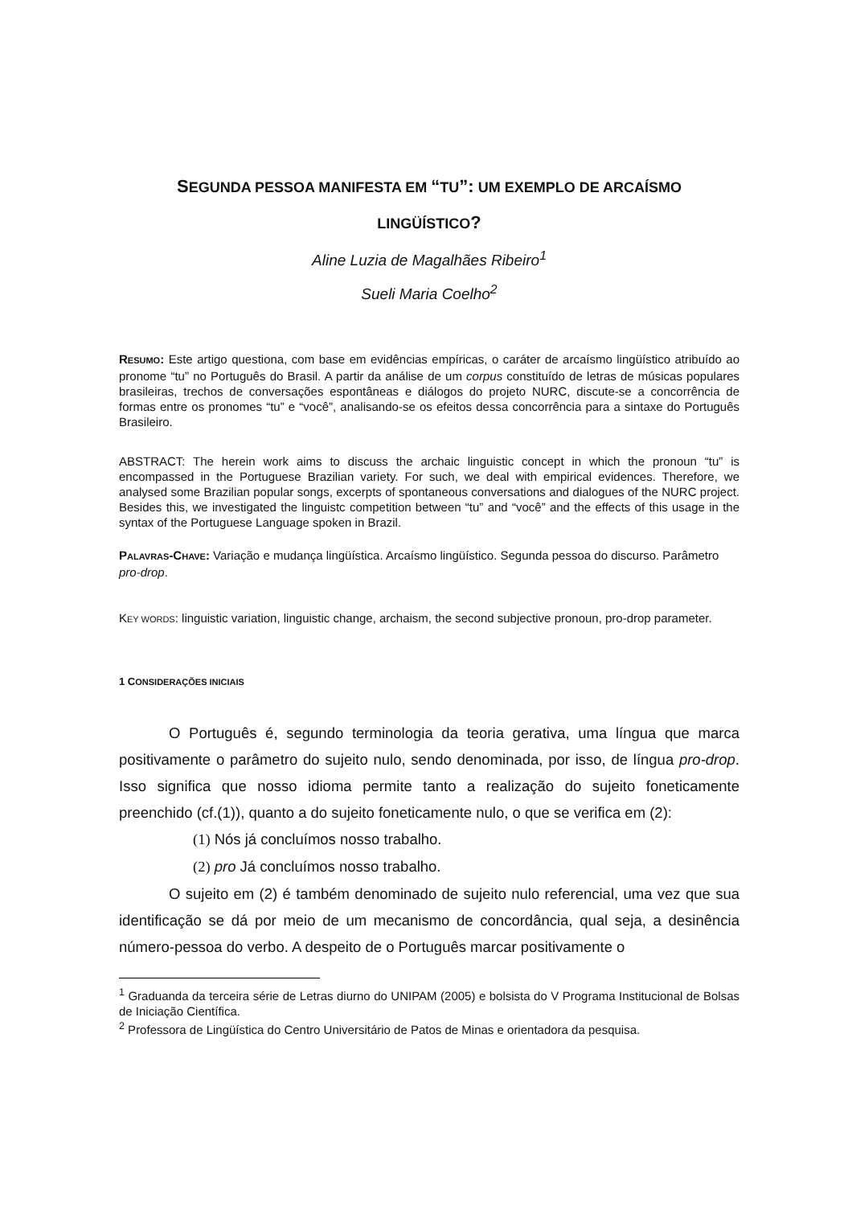SEGUNDA PESSOA MANIFESTA EM “TU”: UM EXEMPLO DE ARCAÍSMO
LINGÜÍSTICO?
Aline Luzia de Magalhães Ribeiro<sup>1</sup>
Sueli Maria Coelho<sup>2</sup>
RESUMO: Este artigo questiona, com base em evidências empíricas, o caráter de arcaísmo lingüístico atribuído ao pronome “tu” no Português do Brasil. A partir da análise de um corpus constituído de letras de músicas populares brasileiras, trechos de conversações espontâneas e diálogos do projeto NURC, discute-se a concorrência de formas entre os pronomes “tu” e “você”, analisando-se os efeitos dessa concorrência para a sintaxe do Português Brasileiro.
ABSTRACT: The herein work aims to discuss the archaic linguistic concept in which the pronoun “tu” is encompassed in the Portuguese Brazilian variety. For such, we deal with empirical evidences. Therefore, we analysed some Brazilian popular songs, excerpts of spontaneous conversations and dialogues of the NURC project. Besides this, we investigated the linguistc competition between “tu” and “você” and the effects of this usage in the syntax of the Portuguese Language spoken in Brazil.
PALAVRAS-CHAVE: Variação e mudança lingüística. Arcaísmo lingüístico. Segunda pessoa do discurso. Parâmetro pro-drop.
KEY WORDS: linguistic variation, linguistic change, archaism, the second subjective pronoun, pro-drop parameter.
1 CONSIDERAÇÕES INICIAIS
O Português é, segundo terminologia da teoria gerativa, uma língua que marca positivamente o parâmetro do sujeito nulo, sendo denominada, por isso, de língua pro-drop. Isso significa que nosso idioma permite tanto a realização do sujeito foneticamente preenchido (cf.(1)), quanto a do sujeito foneticamente nulo, o que se verifica em (2):
(1) Nós já concluímos nosso trabalho.
(2) pro Já concluímos nosso trabalho.
O sujeito em (2) é também denominado de sujeito nulo referencial, uma vez que sua identificação se dá por meio de um mecanismo de concordância, qual seja, a desinência número-pessoa do verbo. A despeito de o Português marcar positivamente o
<sup>1</sup> Graduanda da terceira série de Letras diurno do UNIPAM (2005) e bolsista do V Programa Institucional de Bolsas de Iniciação Científica.
<sup>2</sup> Professora de Lingüística do Centro Universitário de Patos de Minas e orientadora da pesquisa.